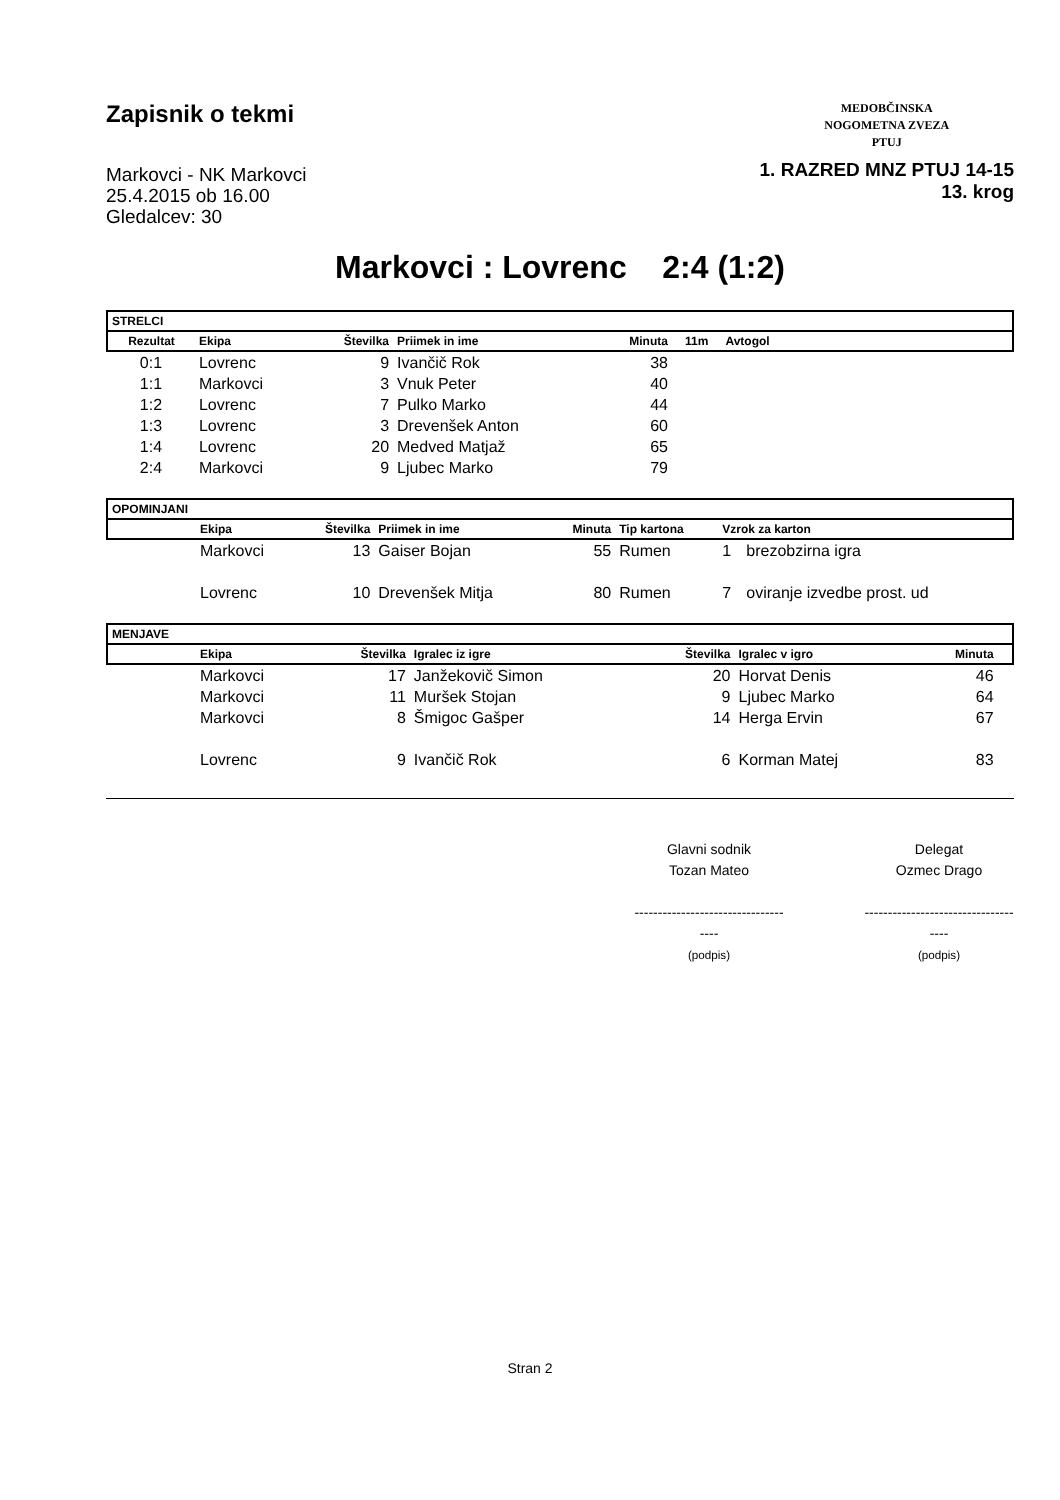Zapisnik o tekmi
Markovci - NK Markovci
25.4.2015 ob 16.00
Gledalcev: 30
MEDOBČINSKA
NOGOMETNA ZVEZA
PTUJ
1. RAZRED MNZ PTUJ 14-15
13. krog
Markovci : Lovrenc 2:4 (1:2)
| STRELCI | | | | | | | |
| --- | --- | --- | --- | --- | --- | --- | --- |
| Rezultat | Ekipa | Številka | Priimek in ime | Minuta | 11m | Avtogol | |
| 0:1 | Lovrenc | 9 | Ivančič Rok | 38 | | | |
| 1:1 | Markovci | 3 | Vnuk Peter | 40 | | | |
| 1:2 | Lovrenc | 7 | Pulko Marko | 44 | | | |
| 1:3 | Lovrenc | 3 | Drevenšek Anton | 60 | | | |
| 1:4 | Lovrenc | 20 | Medved Matjaž | 65 | | | |
| 2:4 | Markovci | 9 | Ljubec Marko | 79 | | | |
| OPOMINJANI | | | | | | | |
| --- | --- | --- | --- | --- | --- | --- | --- |
| | Ekipa | Številka | Priimek in ime | Minuta | Tip kartona | Vzrok za karton | |
| | Markovci | 13 | Gaiser Bojan | 55 | Rumen | 1 | brezobzirna igra |
| | Lovrenc | 10 | Drevenšek Mitja | 80 | Rumen | 7 | oviranje izvedbe prost. ud |
| MENJAVE | | | | | | | |
| --- | --- | --- | --- | --- | --- | --- | --- |
| | Ekipa | Številka | Igralec iz igre | Številka | Igralec v igro | Minuta | |
| | Markovci | 17 | Janžekovič Simon | 20 | Horvat Denis | 46 | |
| | Markovci | 11 | Muršek Stojan | 9 | Ljubec Marko | 64 | |
| | Markovci | 8 | Šmigoc Gašper | 14 | Herga Ervin | 67 | |
| | Lovrenc | 9 | Ivančič Rok | 6 | Korman Matej | 83 | |
Glavni sodnik
Tozan Mateo
------------------------------------
(podpis)
Delegat
Ozmec Drago
------------------------------------
(podpis)
Stran 2